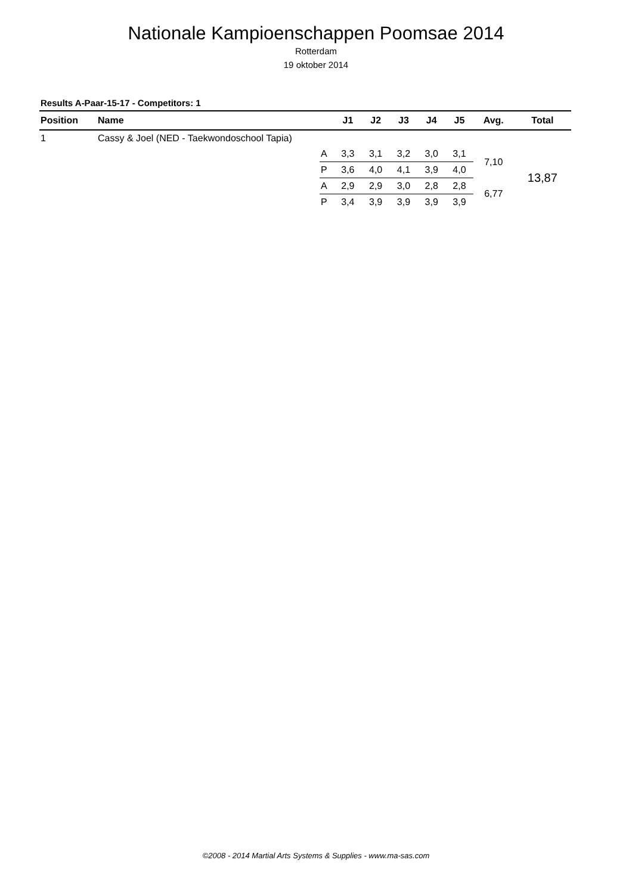Nationale Kampioenschappen Poomsae 2014
Rotterdam
19 oktober 2014
Results A-Paar-15-17 - Competitors: 1
| Position | Name | | J1 | J2 | J3 | J4 | J5 | Avg. | Total |
| --- | --- | --- | --- | --- | --- | --- | --- | --- | --- |
| 1 | Cassy & Joel (NED - Taekwondoschool Tapia) | | | | | | | | |
| | | A | 3,3 | 3,1 | 3,2 | 3,0 | 3,1 | 7,10 | 13,87 |
| | | P | 3,6 | 4,0 | 4,1 | 3,9 | 4,0 | | |
| | | A | 2,9 | 2,9 | 3,0 | 2,8 | 2,8 | 6,77 | |
| | | P | 3,4 | 3,9 | 3,9 | 3,9 | 3,9 | | |
©2008 - 2014 Martial Arts Systems & Supplies - www.ma-sas.com